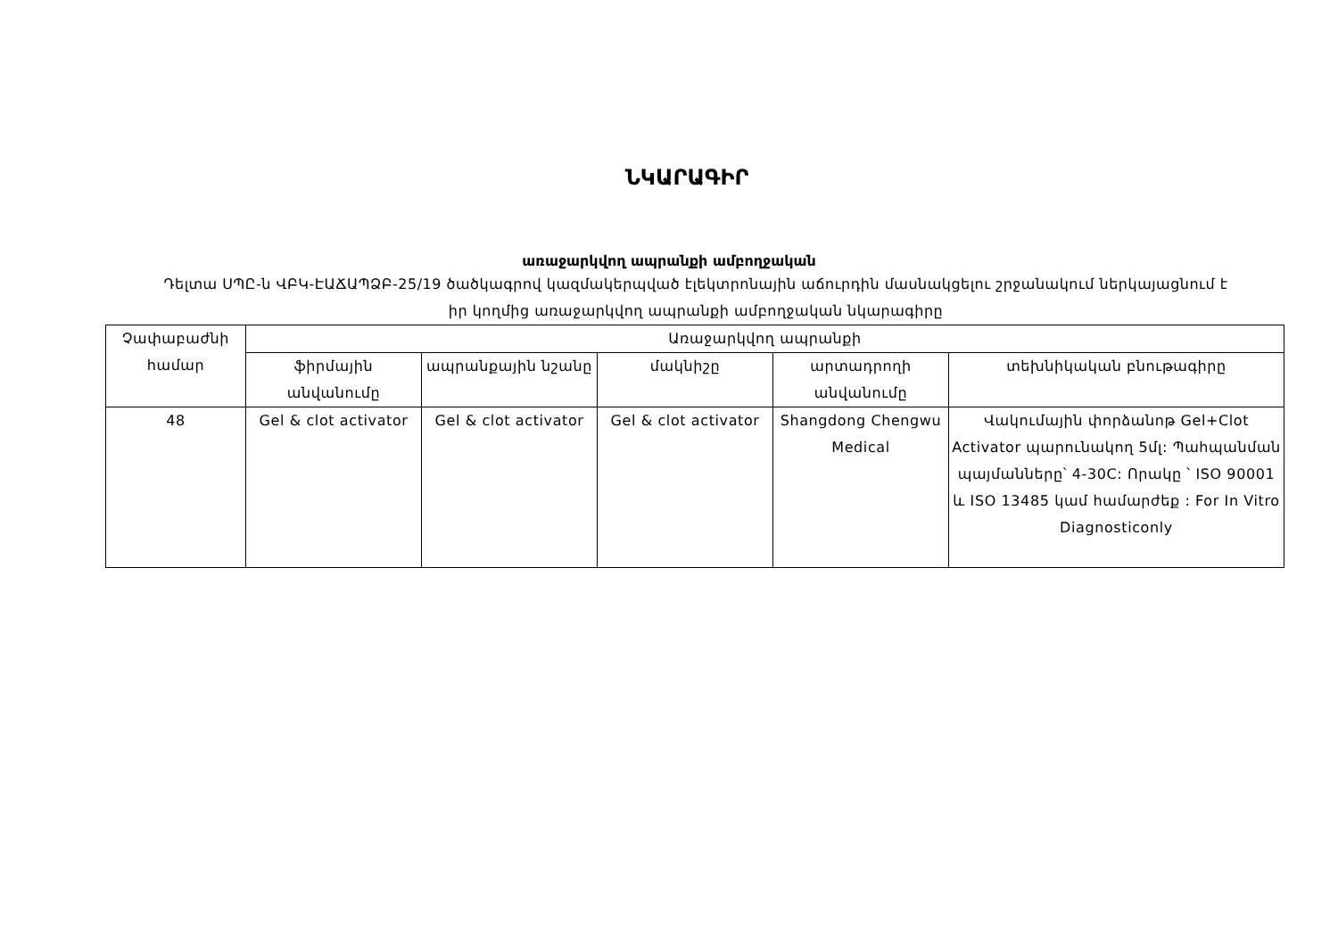ՆԿԱՐԱԳԻՐ
առաջարկվող ապրանքի ամբողջական
Դելտա ՍՊԸ-ն ՎԲԿ-ԷԱՃԱՊՁԲ-25/19 ծածկագրով կազմակերպված էլեկտրոնային աճուրդին մասնակցելու շրջանակում ներկայացնում է իր կողմից առաջարկվող ապրանքի ամբողջական նկարագիրը
| Չափաբաժնի համար | Առաջարկվող ապրանքի | | | | |
| --- | --- | --- | --- | --- | --- |
| | ֆիրմային անվանումը | ապրանքային նշանը | մակնիշը | արտադրողի անվանումը | տեխնիկական բնութագիրը |
| 48 | Gel & clot activator | Gel & clot activator | Gel & clot activator | Shangdong Chengwu Medical | Վակումային փորձանոթ Gel+Clot Activator պարունակող 5մլ: Պահպանման պայմանները՝ 4-30C: Որակը ՝ ISO 90001 և ISO 13485 կամ համարժեք : For In Vitro Diagnosticonly |